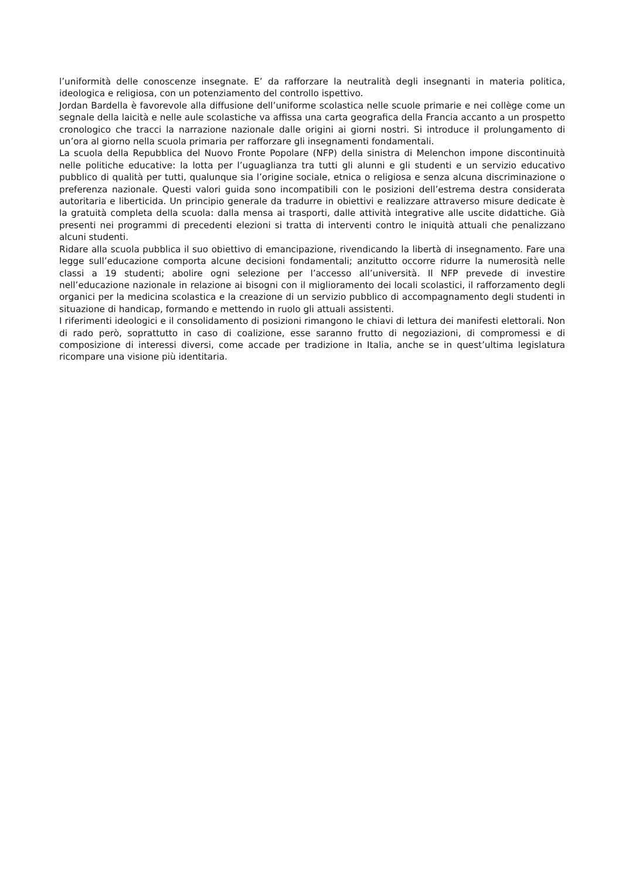l’uniformità delle conoscenze insegnate. E’ da rafforzare la neutralità degli insegnanti in materia politica, ideologica e religiosa, con un potenziamento del controllo ispettivo.
Jordan Bardella è favorevole alla diffusione dell’uniforme scolastica nelle scuole primarie e nei collège come un segnale della laicità e nelle aule scolastiche va affissa una carta geografica della Francia accanto a un prospetto cronologico che tracci la narrazione nazionale dalle origini ai giorni nostri. Si introduce il prolungamento di un’ora al giorno nella scuola primaria per rafforzare gli insegnamenti fondamentali.
La scuola della Repubblica del Nuovo Fronte Popolare (NFP) della sinistra di Melenchon impone discontinuità nelle politiche educative: la lotta per l’uguaglianza tra tutti gli alunni e gli studenti e un servizio educativo pubblico di qualità per tutti, qualunque sia l’origine sociale, etnica o religiosa e senza alcuna discriminazione o preferenza nazionale. Questi valori guida sono incompatibili con le posizioni dell’estrema destra considerata autoritaria e liberticida. Un principio generale da tradurre in obiettivi e realizzare attraverso misure dedicate è la gratuità completa della scuola: dalla mensa ai trasporti, dalle attività integrative alle uscite didattiche. Già presenti nei programmi di precedenti elezioni si tratta di interventi contro le iniquità attuali che penalizzano alcuni studenti.
Ridare alla scuola pubblica il suo obiettivo di emancipazione, rivendicando la libertà di insegnamento. Fare una legge sull’educazione comporta alcune decisioni fondamentali; anzitutto occorre ridurre la numerosità nelle classi a 19 studenti; abolire ogni selezione per l’accesso all’università. Il NFP prevede di investire nell’educazione nazionale in relazione ai bisogni con il miglioramento dei locali scolastici, il rafforzamento degli organici per la medicina scolastica e la creazione di un servizio pubblico di accompagnamento degli studenti in situazione di handicap, formando e mettendo in ruolo gli attuali assistenti.
I riferimenti ideologici e il consolidamento di posizioni rimangono le chiavi di lettura dei manifesti elettorali. Non di rado però, soprattutto in caso di coalizione, esse saranno frutto di negoziazioni, di compromessi e di composizione di interessi diversi, come accade per tradizione in Italia, anche se in quest’ultima legislatura ricompare una visione più identitaria.